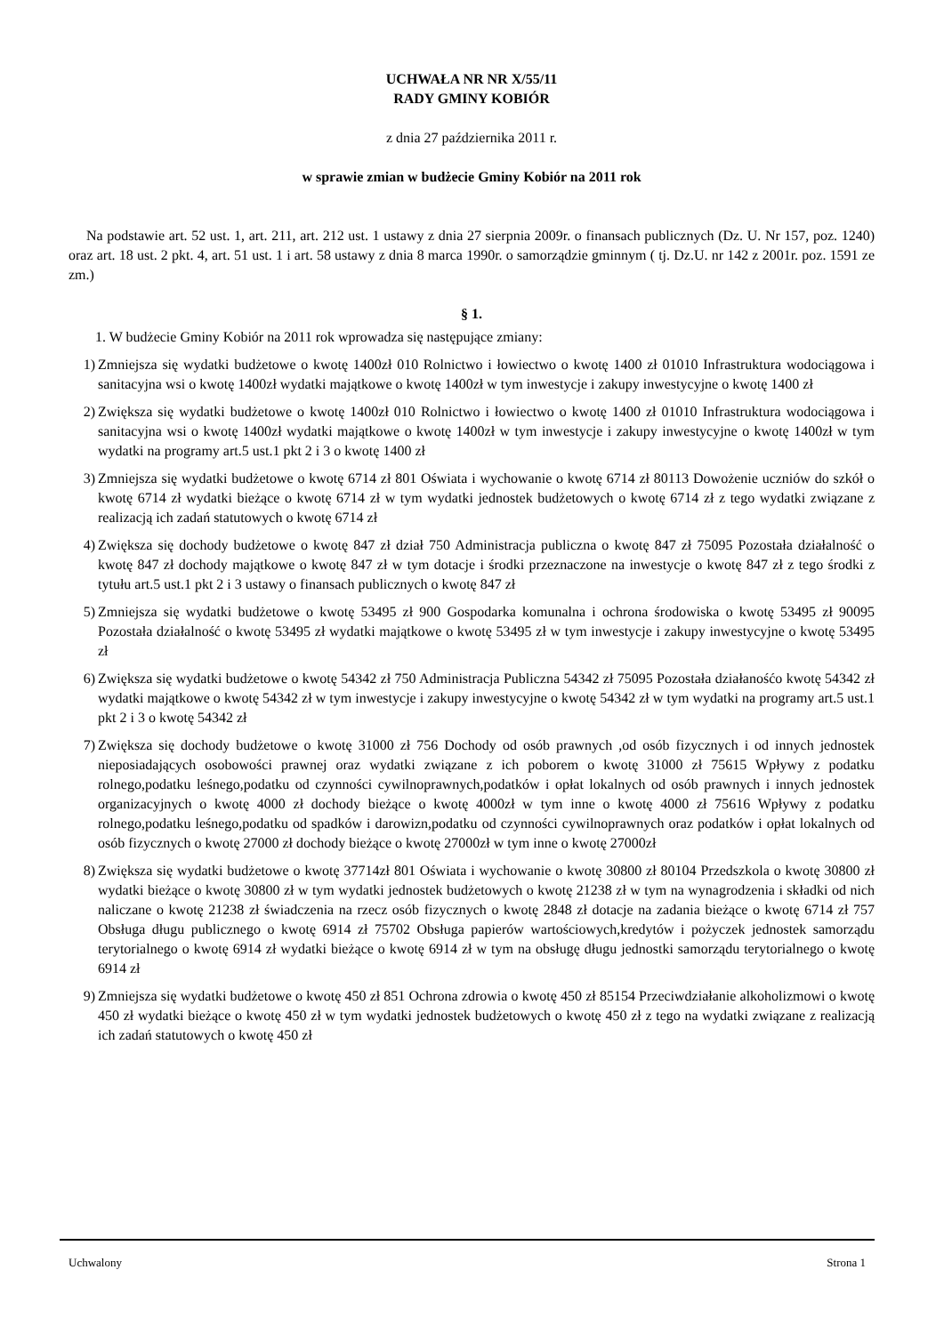UCHWAŁA NR NR X/55/11
RADY GMINY KOBIÓR
z dnia 27 października 2011 r.
w sprawie zmian w budżecie Gminy Kobiór na 2011 rok
Na podstawie art. 52 ust. 1, art. 211, art. 212 ust. 1 ustawy z dnia 27 sierpnia 2009r. o finansach publicznych (Dz. U. Nr 157, poz. 1240) oraz art. 18 ust. 2 pkt. 4, art. 51 ust. 1 i art. 58 ustawy z dnia 8 marca 1990r. o samorządzie gminnym ( tj. Dz.U. nr 142 z 2001r. poz. 1591 ze zm.)
§ 1.
1. W budżecie Gminy Kobiór na 2011 rok wprowadza się następujące zmiany:
1) Zmniejsza się wydatki budżetowe o kwotę 1400zł 010 Rolnictwo i łowiectwo o kwotę 1400 zł 01010 Infrastruktura wodociągowa i sanitacyjna wsi o kwotę 1400zł wydatki majątkowe o kwotę 1400zł w tym inwestycje i zakupy inwestycyjne o kwotę 1400 zł
2) Zwiększa się wydatki budżetowe o kwotę 1400zł 010 Rolnictwo i łowiectwo o kwotę 1400 zł 01010 Infrastruktura wodociągowa i sanitacyjna wsi o kwotę 1400zł wydatki majątkowe o kwotę 1400zł w tym inwestycje i zakupy inwestycyjne o kwotę 1400zł w tym wydatki na programy art.5 ust.1 pkt 2 i 3 o kwotę 1400 zł
3) Zmniejsza się wydatki budżetowe o kwotę 6714 zł 801 Oświata i wychowanie o kwotę 6714 zł 80113 Dowożenie uczniów do szkół o kwotę 6714 zł wydatki bieżące o kwotę 6714 zł w tym wydatki jednostek budżetowych o kwotę 6714 zł z tego wydatki związane z realizacją ich zadań statutowych o kwotę 6714 zł
4) Zwiększa się dochody budżetowe o kwotę 847 zł dział 750 Administracja publiczna o kwotę 847 zł 75095 Pozostała działalność o kwotę 847 zł dochody majątkowe o kwotę 847 zł w tym dotacje i środki przeznaczone na inwestycje o kwotę 847 zł z tego środki z tytułu art.5 ust.1 pkt 2 i 3 ustawy o finansach publicznych o kwotę 847 zł
5) Zmniejsza się wydatki budżetowe o kwotę 53495 zł 900 Gospodarka komunalna i ochrona środowiska o kwotę 53495 zł 90095 Pozostała działalność o kwotę 53495 zł wydatki majątkowe o kwotę 53495 zł w tym inwestycje i zakupy inwestycyjne o kwotę 53495 zł
6) Zwiększa się wydatki budżetowe o kwotę 54342 zł 750 Administracja Publiczna 54342 zł 75095 Pozostała działanośćo kwotę 54342 zł wydatki majątkowe o kwotę 54342 zł w tym inwestycje i zakupy inwestycyjne o kwotę 54342 zł w tym wydatki na programy art.5 ust.1 pkt 2 i 3 o kwotę 54342 zł
7) Zwiększa się dochody budżetowe o kwotę 31000 zł 756 Dochody od osób prawnych ,od osób fizycznych i od innych jednostek nieposiadających osobowości prawnej oraz wydatki związane z ich poborem o kwotę 31000 zł 75615 Wpływy z podatku rolnego,podatku leśnego,podatku od czynności cywilnoprawnych,podatków i opłat lokalnych od osób prawnych i innych jednostek organizacyjnych o kwotę 4000 zł dochody bieżące o kwotę 4000zł w tym inne o kwotę 4000 zł 75616 Wpływy z podatku rolnego,podatku leśnego,podatku od spadków i darowizn,podatku od czynności cywilnoprawnych oraz podatków i opłat lokalnych od osób fizycznych o kwotę 27000 zł dochody bieżące o kwotę 27000zł w tym inne o kwotę 27000zł
8) Zwiększa się wydatki budżetowe o kwotę 37714zł 801 Oświata i wychowanie o kwotę 30800 zł 80104 Przedszkola o kwotę 30800 zł wydatki bieżące o kwotę 30800 zł w tym wydatki jednostek budżetowych o kwotę 21238 zł w tym na wynagrodzenia i składki od nich naliczane o kwotę 21238 zł świadczenia na rzecz osób fizycznych o kwotę 2848 zł dotacje na zadania bieżące o kwotę 6714 zł 757 Obsługa długu publicznego o kwotę 6914 zł 75702 Obsługa papierów wartościowych,kredytów i pożyczek jednostek samorządu terytorialnego o kwotę 6914 zł wydatki bieżące o kwotę 6914 zł w tym na obsługę długu jednostki samorządu terytorialnego o kwotę 6914 zł
9) Zmniejsza się wydatki budżetowe o kwotę 450 zł 851 Ochrona zdrowia o kwotę 450 zł 85154 Przeciwdziałanie alkoholizmowi o kwotę 450 zł wydatki bieżące o kwotę 450 zł w tym wydatki jednostek budżetowych o kwotę 450 zł z tego na wydatki związane z realizacją ich zadań statutowych o kwotę 450 zł
Uchwalony Strona 1